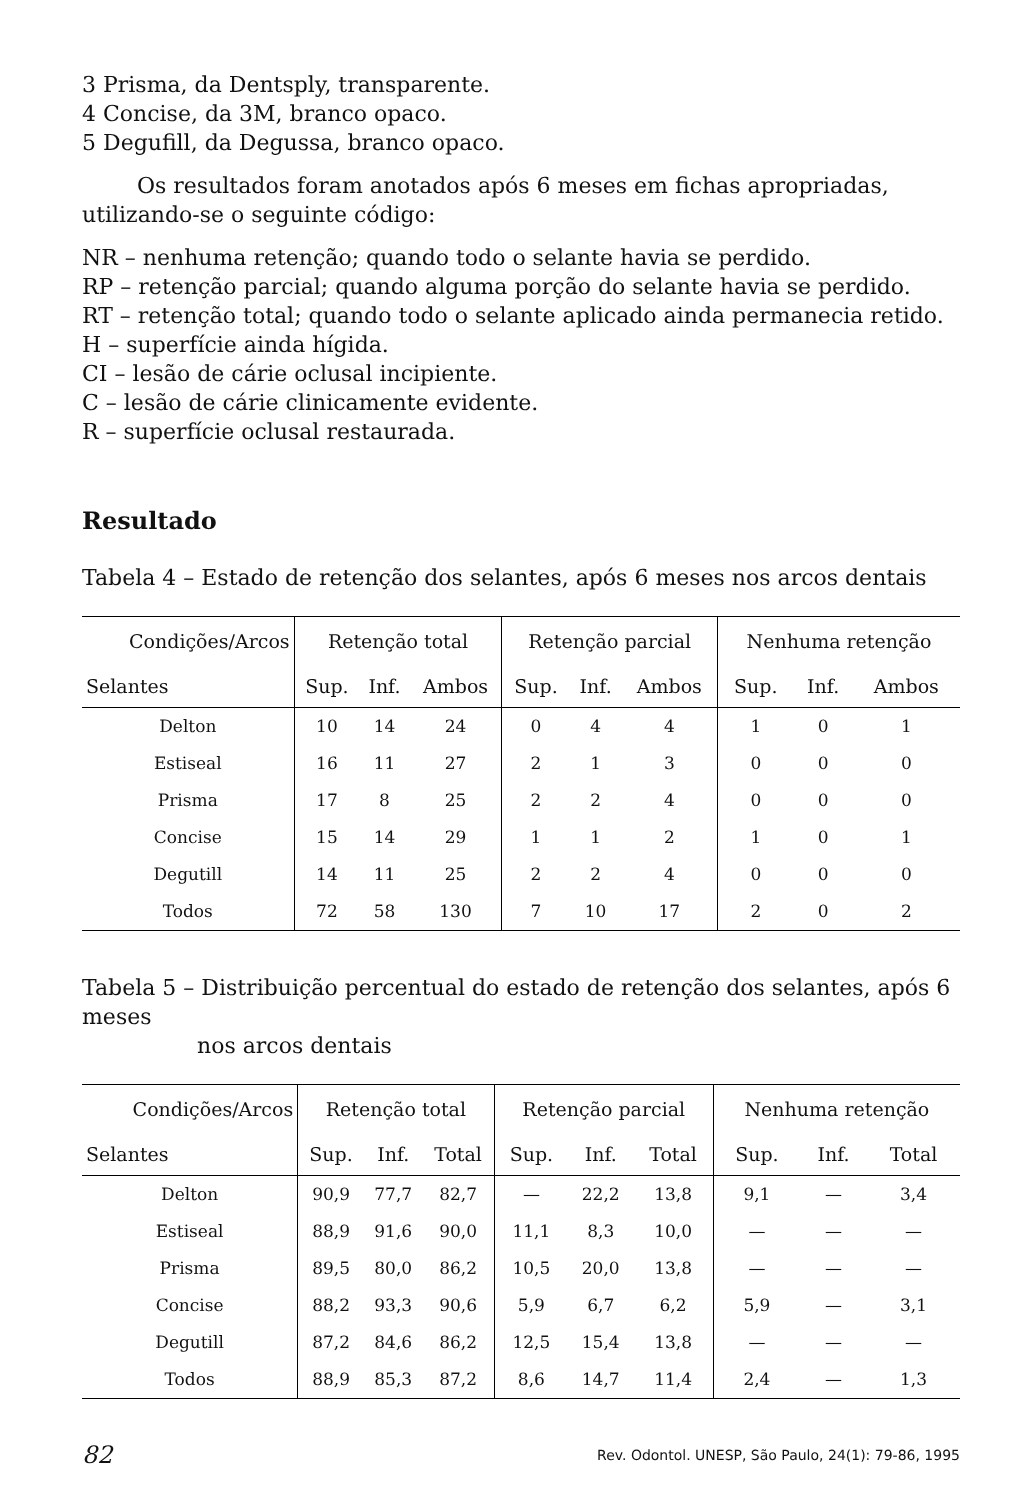3 Prisma, da Dentsply, transparente.
4 Concise, da 3M, branco opaco.
5 Degufill, da Degussa, branco opaco.
Os resultados foram anotados após 6 meses em fichas apropriadas, utilizando-se o seguinte código:
NR – nenhuma retenção; quando todo o selante havia se perdido.
RP – retenção parcial; quando alguma porção do selante havia se perdido.
RT – retenção total; quando todo o selante aplicado ainda permanecia retido.
H – superfície ainda hígida.
CI – lesão de cárie oclusal incipiente.
C – lesão de cárie clinicamente evidente.
R – superfície oclusal restaurada.
Resultado
Tabela 4 – Estado de retenção dos selantes, após 6 meses nos arcos dentais
| Condições/Arcos | Retenção total | | | Retenção parcial | | | Nenhuma retenção | | |
| --- | --- | --- | --- | --- | --- | --- | --- | --- | --- |
| Selantes | Sup. | Inf. | Ambos | Sup. | Inf. | Ambos | Sup. | Inf. | Ambos |
| Delton | 10 | 14 | 24 | 0 | 4 | 4 | 1 | 0 | 1 |
| Estiseal | 16 | 11 | 27 | 2 | 1 | 3 | 0 | 0 | 0 |
| Prisma | 17 | 8 | 25 | 2 | 2 | 4 | 0 | 0 | 0 |
| Concise | 15 | 14 | 29 | 1 | 1 | 2 | 1 | 0 | 1 |
| Degutill | 14 | 11 | 25 | 2 | 2 | 4 | 0 | 0 | 0 |
| Todos | 72 | 58 | 130 | 7 | 10 | 17 | 2 | 0 | 2 |
Tabela 5 – Distribuição percentual do estado de retenção dos selantes, após 6 meses
nos arcos dentais
| Condições/Arcos | Retenção total | | | Retenção parcial | | | Nenhuma retenção | | |
| --- | --- | --- | --- | --- | --- | --- | --- | --- | --- |
| Selantes | Sup. | Inf. | Total | Sup. | Inf. | Total | Sup. | Inf. | Total |
| Delton | 90,9 | 77,7 | 82,7 | — | 22,2 | 13,8 | 9,1 | — | 3,4 |
| Estiseal | 88,9 | 91,6 | 90,0 | 11,1 | 8,3 | 10,0 | — | — | — |
| Prisma | 89,5 | 80,0 | 86,2 | 10,5 | 20,0 | 13,8 | — | — | — |
| Concise | 88,2 | 93,3 | 90,6 | 5,9 | 6,7 | 6,2 | 5,9 | — | 3,1 |
| Degutill | 87,2 | 84,6 | 86,2 | 12,5 | 15,4 | 13,8 | — | — | — |
| Todos | 88,9 | 85,3 | 87,2 | 8,6 | 14,7 | 11,4 | 2,4 | — | 1,3 |
82 Rev. Odontol. UNESP, São Paulo, 24(1): 79-86, 1995